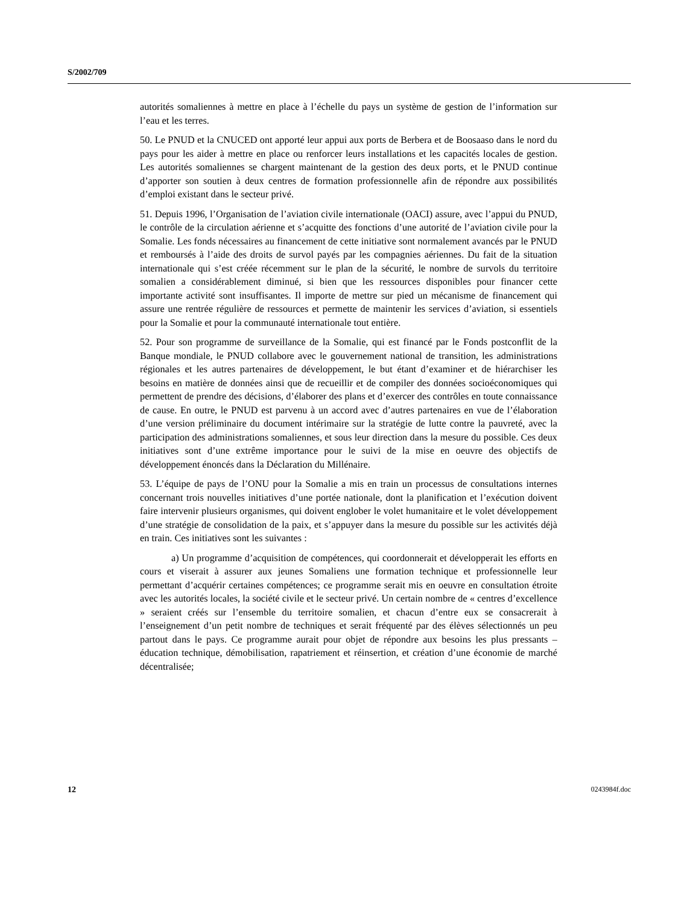S/2002/709
autorités somaliennes à mettre en place à l’échelle du pays un système de gestion de l’information sur l’eau et les terres.
50. Le PNUD et la CNUCED ont apporté leur appui aux ports de Berbera et de Boosaaso dans le nord du pays pour les aider à mettre en place ou renforcer leurs installations et les capacités locales de gestion. Les autorités somaliennes se chargent maintenant de la gestion des deux ports, et le PNUD continue d’apporter son soutien à deux centres de formation professionnelle afin de répondre aux possibilités d’emploi existant dans le secteur privé.
51. Depuis 1996, l’Organisation de l’aviation civile internationale (OACI) assure, avec l’appui du PNUD, le contrôle de la circulation aérienne et s’acquitte des fonctions d’une autorité de l’aviation civile pour la Somalie. Les fonds nécessaires au financement de cette initiative sont normalement avancés par le PNUD et remboursés à l’aide des droits de survol payés par les compagnies aériennes. Du fait de la situation internationale qui s’est créée récemment sur le plan de la sécurité, le nombre de survols du territoire somalien a considérablement diminué, si bien que les ressources disponibles pour financer cette importante activité sont insuffisantes. Il importe de mettre sur pied un mécanisme de financement qui assure une rentrée régulière de ressources et permette de maintenir les services d’aviation, si essentiels pour la Somalie et pour la communauté internationale tout entière.
52. Pour son programme de surveillance de la Somalie, qui est financé par le Fonds postconflit de la Banque mondiale, le PNUD collabore avec le gouvernement national de transition, les administrations régionales et les autres partenaires de développement, le but étant d’examiner et de hiérarchiser les besoins en matière de données ainsi que de recueillir et de compiler des données socioéconomiques qui permettent de prendre des décisions, d’élaborer des plans et d’exercer des contrôles en toute connaissance de cause. En outre, le PNUD est parvenu à un accord avec d’autres partenaires en vue de l’élaboration d’une version préliminaire du document intérimaire sur la stratégie de lutte contre la pauvreté, avec la participation des administrations somaliennes, et sous leur direction dans la mesure du possible. Ces deux initiatives sont d’une extrême importance pour le suivi de la mise en oeuvre des objectifs de développement énoncés dans la Déclaration du Millénaire.
53. L’équipe de pays de l’ONU pour la Somalie a mis en train un processus de consultations internes concernant trois nouvelles initiatives d’une portée nationale, dont la planification et l’exécution doivent faire intervenir plusieurs organismes, qui doivent englober le volet humanitaire et le volet développement d’une stratégie de consolidation de la paix, et s’appuyer dans la mesure du possible sur les activités déjà en train. Ces initiatives sont les suivantes :
a) Un programme d’acquisition de compétences, qui coordonnerait et développerait les efforts en cours et viserait à assurer aux jeunes Somaliens une formation technique et professionnelle leur permettant d’acquérir certaines compétences; ce programme serait mis en oeuvre en consultation étroite avec les autorités locales, la société civile et le secteur privé. Un certain nombre de « centres d’excellence » seraient créés sur l’ensemble du territoire somalien, et chacun d’entre eux se consacrerait à l’enseignement d’un petit nombre de techniques et serait fréquenté par des élèves sélectionnés un peu partout dans le pays. Ce programme aurait pour objet de répondre aux besoins les plus pressants – éducation technique, démobilisation, rapatriement et réinsertion, et création d’une économie de marché décentralisée;
12 0243984f.doc